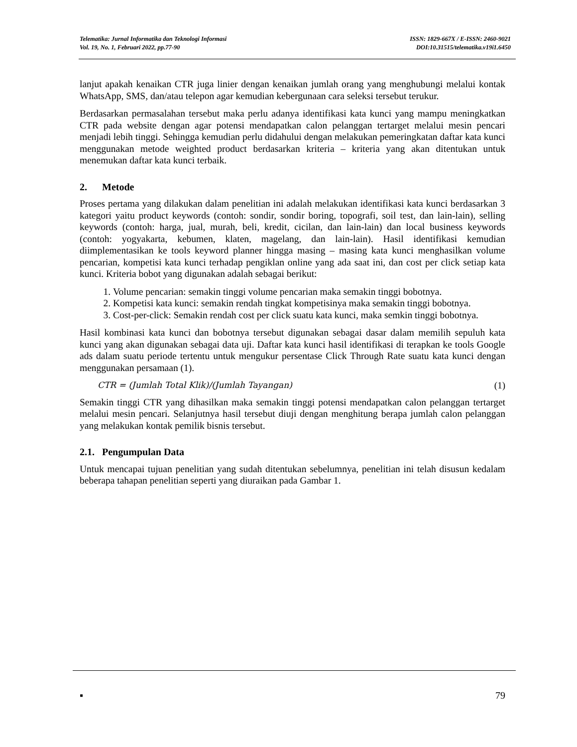Telematika: Jurnal Informatika dan Teknologi Informasi
Vol. 19, No. 1, Februari 2022, pp.77-90
ISSN: 1829-667X / E-ISSN: 2460-9021
DOI:10.31515/telematika.v19i1.6450
lanjut apakah kenaikan CTR juga linier dengan kenaikan jumlah orang yang menghubungi melalui kontak WhatsApp, SMS, dan/atau telepon agar kemudian kebergunaan cara seleksi tersebut terukur.
Berdasarkan permasalahan tersebut maka perlu adanya identifikasi kata kunci yang mampu meningkatkan CTR pada website dengan agar potensi mendapatkan calon pelanggan tertarget melalui mesin pencari menjadi lebih tinggi. Sehingga kemudian perlu didahului dengan melakukan pemeringkatan daftar kata kunci menggunakan metode weighted product berdasarkan kriteria – kriteria yang akan ditentukan untuk menemukan daftar kata kunci terbaik.
2. Metode
Proses pertama yang dilakukan dalam penelitian ini adalah melakukan identifikasi kata kunci berdasarkan 3 kategori yaitu product keywords (contoh: sondir, sondir boring, topografi, soil test, dan lain-lain), selling keywords (contoh: harga, jual, murah, beli, kredit, cicilan, dan lain-lain) dan local business keywords (contoh: yogyakarta, kebumen, klaten, magelang, dan lain-lain). Hasil identifikasi kemudian diimplementasikan ke tools keyword planner hingga masing – masing kata kunci menghasilkan volume pencarian, kompetisi kata kunci terhadap pengiklan online yang ada saat ini, dan cost per click setiap kata kunci. Kriteria bobot yang digunakan adalah sebagai berikut:
1. Volume pencarian: semakin tinggi volume pencarian maka semakin tinggi bobotnya.
2. Kompetisi kata kunci: semakin rendah tingkat kompetisinya maka semakin tinggi bobotnya.
3. Cost-per-click: Semakin rendah cost per click suatu kata kunci, maka semkin tinggi bobotnya.
Hasil kombinasi kata kunci dan bobotnya tersebut digunakan sebagai dasar dalam memilih sepuluh kata kunci yang akan digunakan sebagai data uji. Daftar kata kunci hasil identifikasi di terapkan ke tools Google ads dalam suatu periode tertentu untuk mengukur persentase Click Through Rate suatu kata kunci dengan menggunakan persamaan (1).
CTR = (Jumlah Total Klik)/(Jumlah Tayangan) (1)
Semakin tinggi CTR yang dihasilkan maka semakin tinggi potensi mendapatkan calon pelanggan tertarget melalui mesin pencari. Selanjutnya hasil tersebut diuji dengan menghitung berapa jumlah calon pelanggan yang melakukan kontak pemilik bisnis tersebut.
2.1. Pengumpulan Data
Untuk mencapai tujuan penelitian yang sudah ditentukan sebelumnya, penelitian ini telah disusun kedalam beberapa tahapan penelitian seperti yang diuraikan pada Gambar 1.
▪ 79